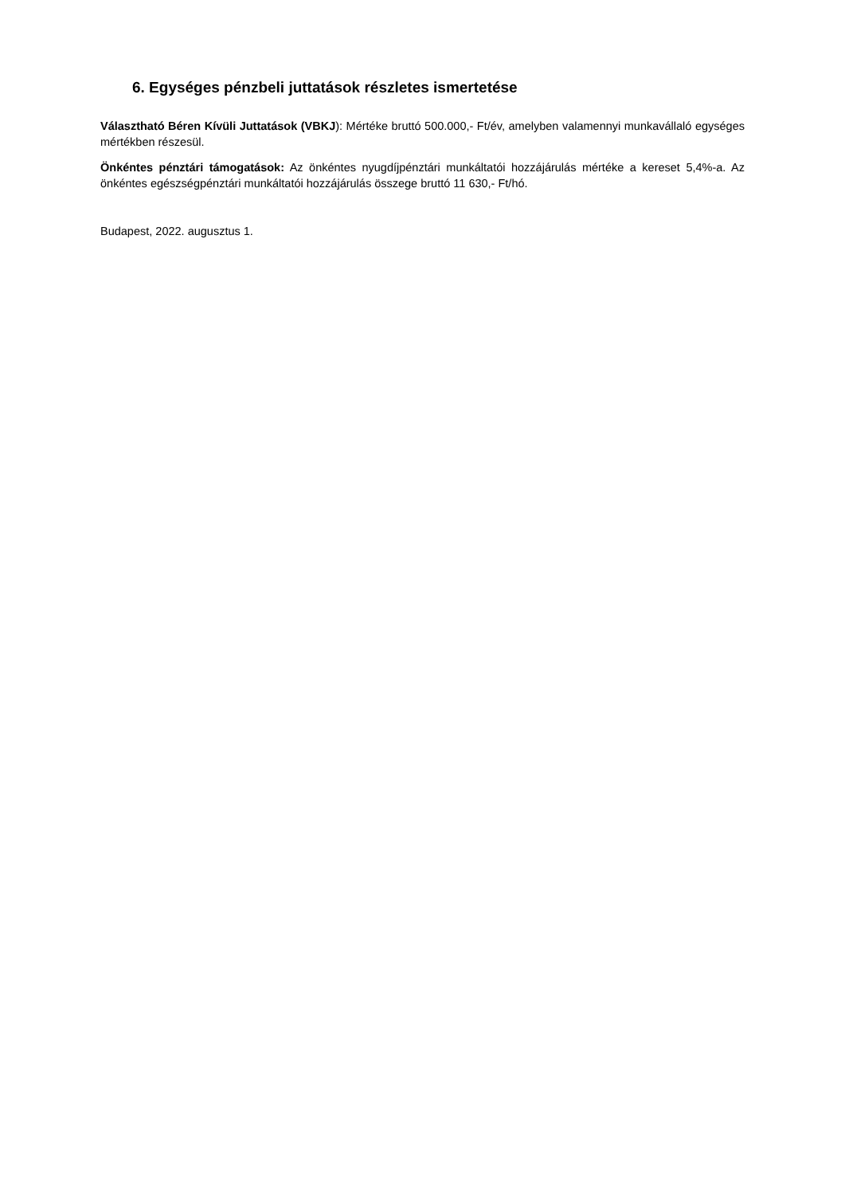6. Egységes pénzbeli juttatások részletes ismertetése
Választható Béren Kívüli Juttatások (VBKJ): Mértéke bruttó 500.000,- Ft/év, amelyben valamennyi munkavállaló egységes mértékben részesül.
Önkéntes pénztári támogatások: Az önkéntes nyugdíjpénztári munkáltatói hozzájárulás mértéke a kereset 5,4%-a. Az önkéntes egészségpénztári munkáltatói hozzájárulás összege bruttó 11 630,- Ft/hó.
Budapest, 2022. augusztus 1.